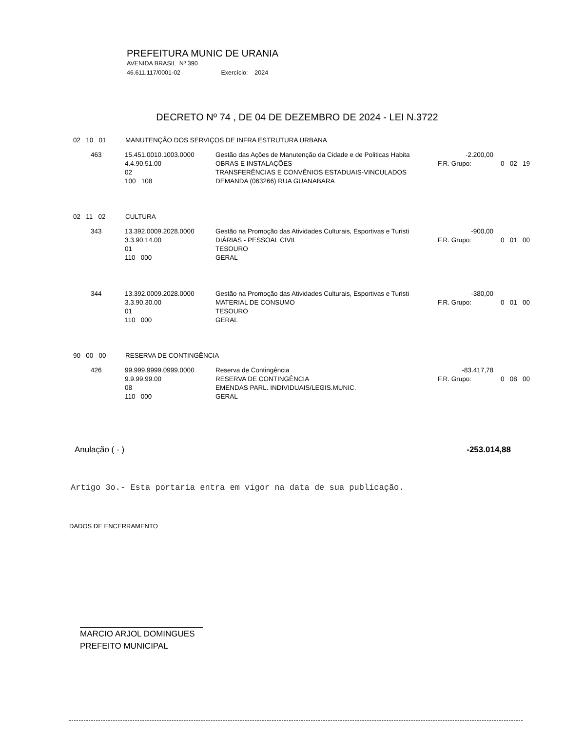PREFEITURA MUNIC DE URANIA
AVENIDA BRASIL Nº 390
46.611.117/0001-02 Exercício: 2024
DECRETO Nº 74 , DE 04 DE DEZEMBRO DE 2024 - LEI N.3722
02 10 01 MANUTENÇÃO DOS SERVIÇOS DE INFRA ESTRUTURA URBANA
| 463 | 15.451.0010.1003.0000 | Gestão das Ações de Manutenção da Cidade e de Politicas Habita | -2.200,00 | |
| | 4.4.90.51.00 | OBRAS E INSTALAÇÕES | F.R. Grupo: | 0 02 19 |
| | 02 | TRANSFERÊNCIAS E CONVÊNIOS ESTADUAIS-VINCULADOS | | |
| | 100 108 | DEMANDA (063266) RUA GUANABARA | | |
02 11 02 CULTURA
| 343 | 13.392.0009.2028.0000 | Gestão na Promoção das Atividades Culturais, Esportivas e Turisti | -900,00 | |
| | 3.3.90.14.00 | DIÁRIAS - PESSOAL CIVIL | F.R. Grupo: | 0 01 00 |
| | 01 | TESOURO | | |
| | 110 000 | GERAL | | |
| 344 | 13.392.0009.2028.0000 | Gestão na Promoção das Atividades Culturais, Esportivas e Turisti | -380,00 | |
| | 3.3.90.30.00 | MATERIAL DE CONSUMO | F.R. Grupo: | 0 01 00 |
| | 01 | TESOURO | | |
| | 110 000 | GERAL | | |
90 00 00 RESERVA DE CONTINGÊNCIA
| 426 | 99.999.9999.0999.0000 | Reserva de Contingência | -83.417,78 | |
| | 9.9.99.99.00 | RESERVA DE CONTINGÊNCIA | F.R. Grupo: | 0 08 00 |
| | 08 | EMENDAS PARL. INDIVIDUAIS/LEGIS.MUNIC. | | |
| | 110 000 | GERAL | | |
Anulação ( - ) -253.014,88
Artigo 3o.- Esta portaria entra em vigor na data de sua publicação.
DADOS DE ENCERRAMENTO
MARCIO ARJOL DOMINGUES
PREFEITO MUNICIPAL